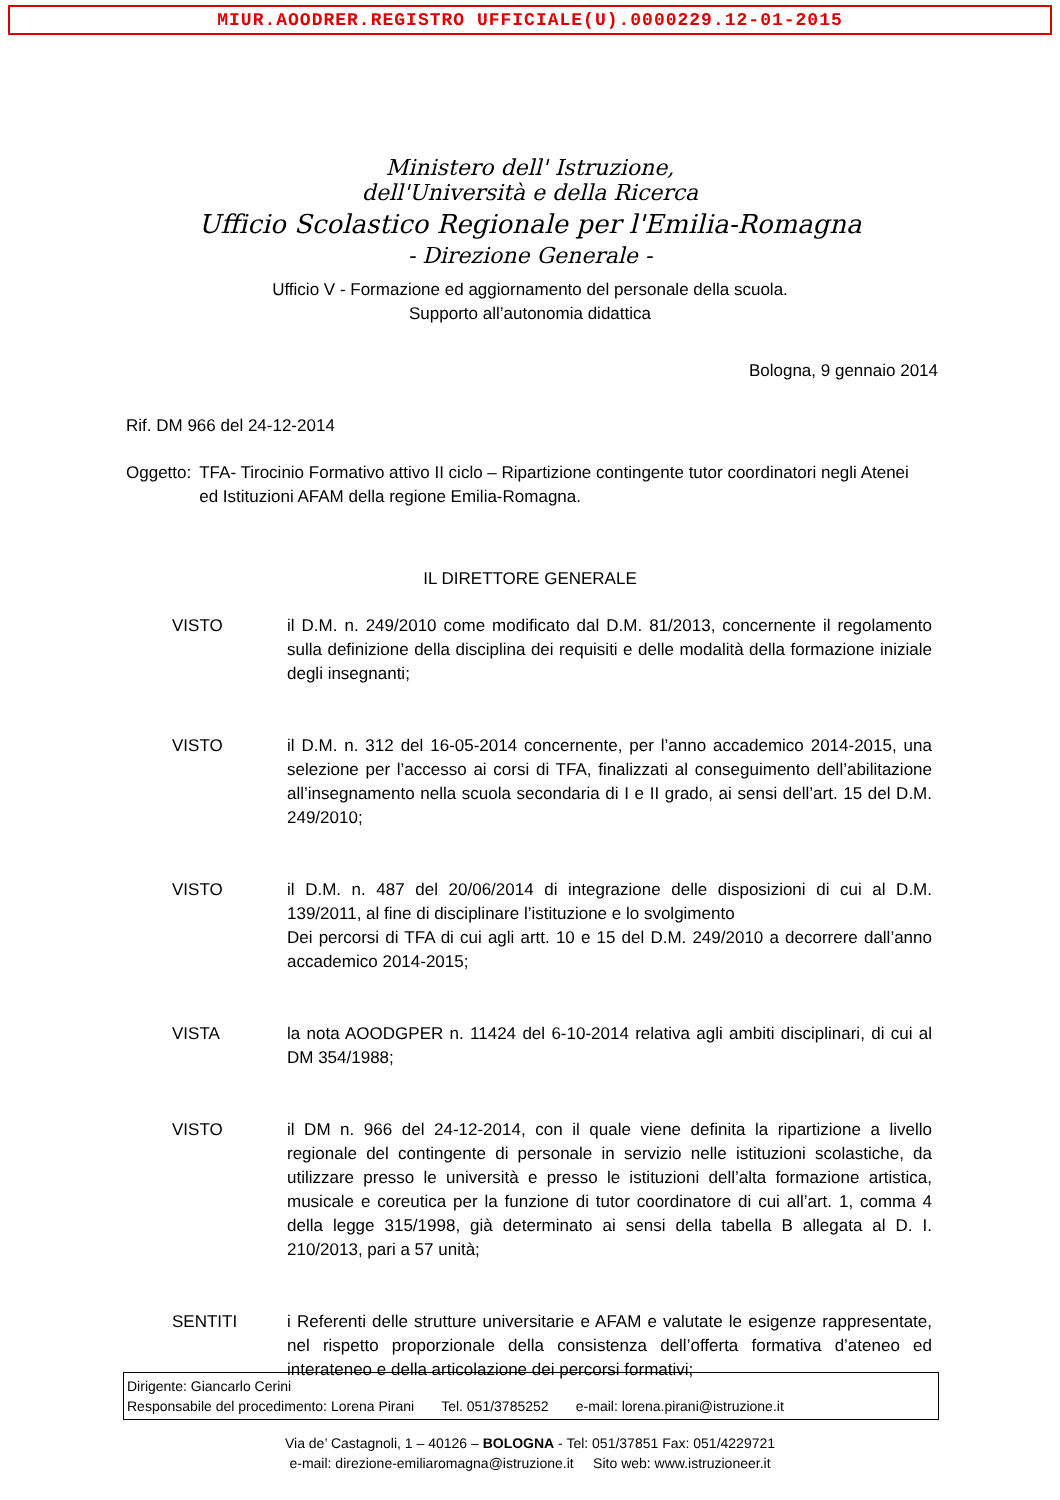MIUR.AOODRER.REGISTRO UFFICIALE(U).0000229.12-01-2015
Ministero dell' Istruzione,
dell'Università e della Ricerca
Ufficio Scolastico Regionale per l'Emilia-Romagna
- Direzione Generale -
Ufficio V - Formazione ed aggiornamento del personale della scuola.
Supporto all’autonomia didattica
Bologna, 9 gennaio 2014
Rif. DM 966 del 24-12-2014
Oggetto: TFA- Tirocinio Formativo attivo II ciclo – Ripartizione contingente tutor coordinatori negli Atenei ed Istituzioni AFAM della regione Emilia-Romagna.
IL DIRETTORE GENERALE
VISTO il D.M. n. 249/2010 come modificato dal D.M. 81/2013, concernente il regolamento sulla definizione della disciplina dei requisiti e delle modalità della formazione iniziale degli insegnanti;
VISTO il D.M. n. 312 del 16-05-2014 concernente, per l’anno accademico 2014-2015, una selezione per l’accesso ai corsi di TFA, finalizzati al conseguimento dell’abilitazione all’insegnamento nella scuola secondaria di I e II grado, ai sensi dell’art. 15 del D.M. 249/2010;
VISTO il D.M. n. 487 del 20/06/2014 di integrazione delle disposizioni di cui al D.M. 139/2011, al fine di disciplinare l’istituzione e lo svolgimento
Dei percorsi di TFA di cui agli artt. 10 e 15 del D.M. 249/2010 a decorrere dall’anno accademico 2014-2015;
VISTA la nota AOODGPER n. 11424 del 6-10-2014 relativa agli ambiti disciplinari, di cui al DM 354/1988;
VISTO il DM n. 966 del 24-12-2014, con il quale viene definita la ripartizione a livello regionale del contingente di personale in servizio nelle istituzioni scolastiche, da utilizzare presso le università e presso le istituzioni dell’alta formazione artistica, musicale e coreutica per la funzione di tutor coordinatore di cui all’art. 1, comma 4 della legge 315/1998, già determinato ai sensi della tabella B allegata al D. I. 210/2013, pari a 57 unità;
SENTITI i Referenti delle strutture universitarie e AFAM e valutate le esigenze rappresentate, nel rispetto proporzionale della consistenza dell’offerta formativa d’ateneo ed interateneo e della articolazione dei percorsi formativi;
Dirigente: Giancarlo Cerini
Responsabile del procedimento: Lorena Pirani Tel. 051/3785252 e-mail: lorena.pirani@istruzione.it
Via de’ Castagnoli, 1 – 40126 – BOLOGNA - Tel: 051/37851 Fax: 051/4229721
e-mail: direzione-emiliaromagna@istruzione.it Sito web: www.istruzioneer.it